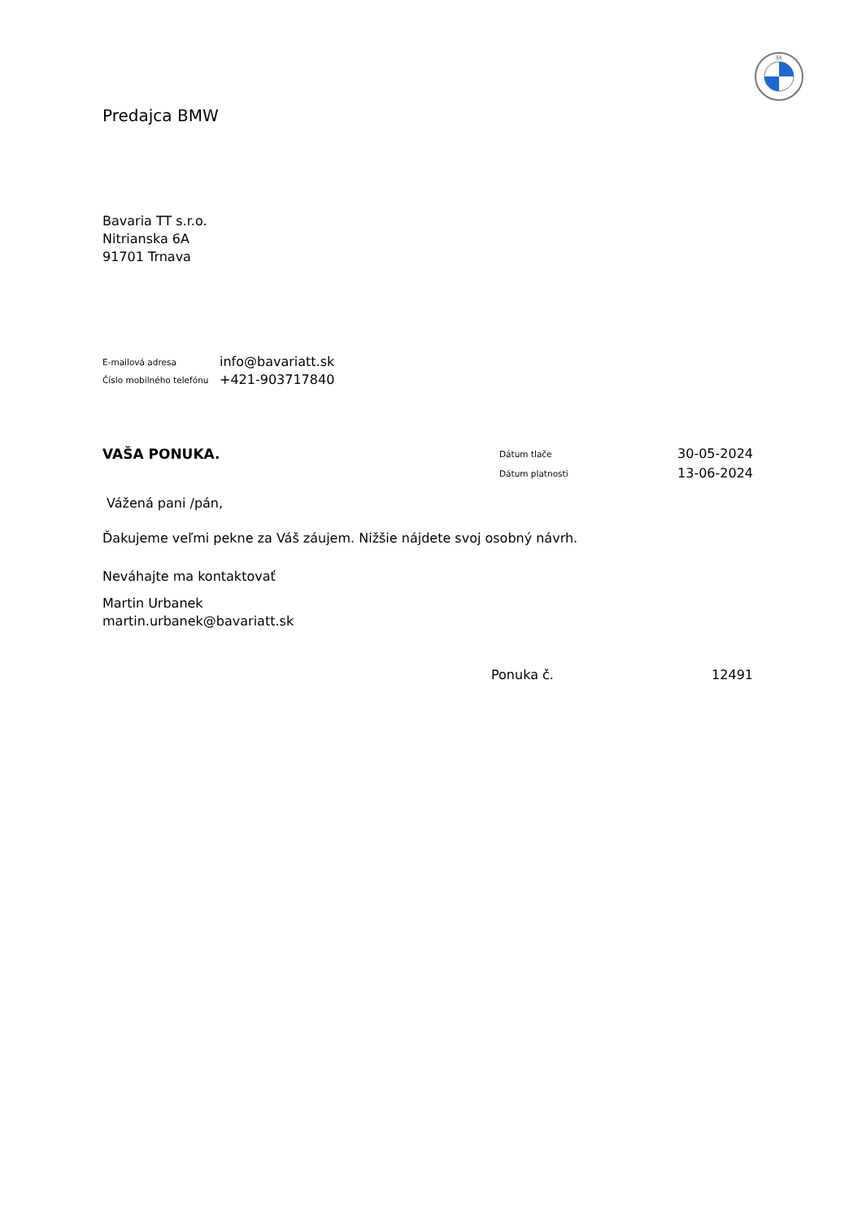M
Predajca BMW
Bavaria TT s.r.o.
Nitrianska 6A
91701 Trnava
| E-mailová adresa | info@bavariatt.sk |
| Číslo mobilného telefónu | +421-903717840 |
| VAŠA PONUKA. | Dátum tlače | 30-05-2024 |
| | Dátum platnosti | 13-06-2024 |
Vážená pani /pán,
Ďakujeme veľmi pekne za Váš záujem. Nižšie nájdete svoj osobný návrh.
Neváhajte ma kontaktovať
Martin Urbanek
martin.urbanek@bavariatt.sk
Ponuka č. 12491